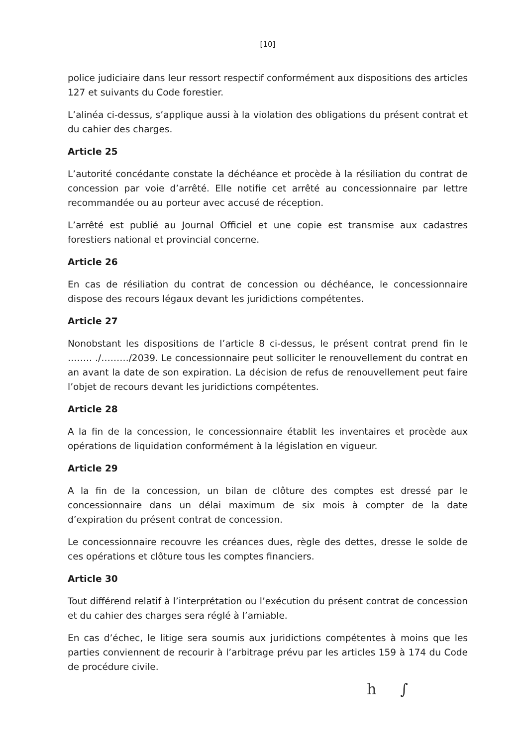[10]
police judiciaire dans leur ressort respectif conformément aux dispositions des articles 127 et suivants du Code forestier.
L’alinéa ci-dessus, s’applique aussi à la violation des obligations du présent contrat et du cahier des charges.
Article 25
L’autorité concédante constate la déchéance et procède à la résiliation du contrat de concession par voie d’arrêté. Elle notifie cet arrêté au concessionnaire par lettre recommandée ou au porteur avec accusé de réception.
L’arrêté est publié au Journal Officiel et une copie est transmise aux cadastres forestiers national et provincial concerne.
Article 26
En cas de résiliation du contrat de concession ou déchéance, le concessionnaire dispose des recours légaux devant les juridictions compétentes.
Article 27
Nonobstant les dispositions de l’article 8 ci-dessus, le présent contrat prend fin le …….. ./………/2039. Le concessionnaire peut solliciter le renouvellement du contrat en an avant la date de son expiration. La décision de refus de renouvellement peut faire l’objet de recours devant les juridictions compétentes.
Article 28
A la fin de la concession, le concessionnaire établit les inventaires et procède aux opérations de liquidation conformément à la législation en vigueur.
Article 29
A la fin de la concession, un bilan de clôture des comptes est dressé par le concessionnaire dans un délai maximum de six mois à compter de la date d’expiration du présent contrat de concession.
Le concessionnaire recouvre les créances dues, règle des dettes, dresse le solde de ces opérations et clôture tous les comptes financiers.
Article 30
Tout différend relatif à l’interprétation ou l’exécution du présent contrat de concession et du cahier des charges sera réglé à l’amiable.
En cas d’échec, le litige sera soumis aux juridictions compétentes à moins que les parties conviennent de recourir à l’arbitrage prévu par les articles 159 à 174 du Code de procédure civile.
h ∫